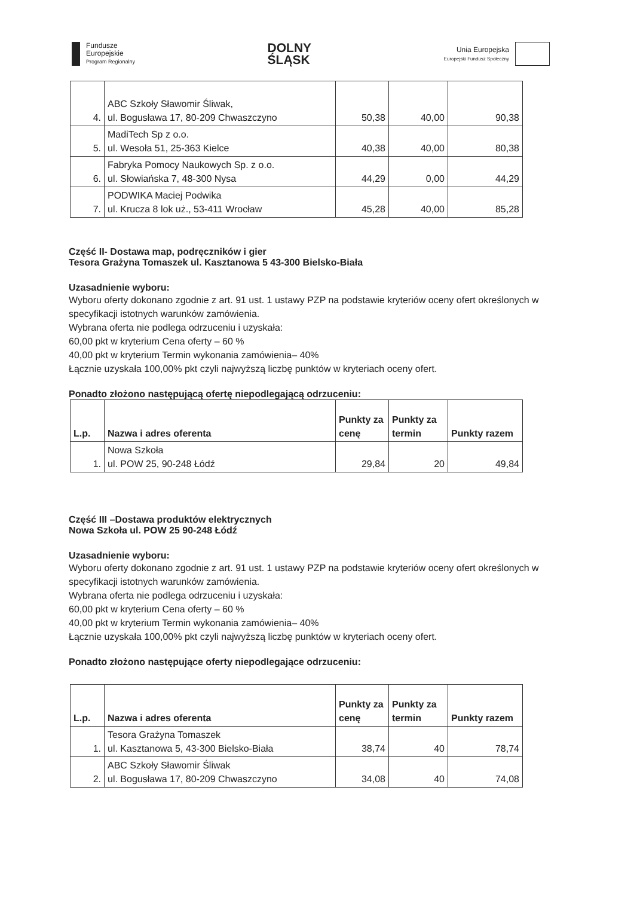Fundusze
Europejskie
Program Regionalny
DOLNY
ŚLĄSK
Unia Europejska
Europejski Fundusz Społeczny
| 4. | ABC Szkoły Sławomir Śliwak, ul. Bogusława 17, 80-209 Chwaszczyno | 50,38 | 40,00 | 90,38 |
| 5. | MadiTech Sp z o.o. ul. Wesoła 51, 25-363 Kielce | 40,38 | 40,00 | 80,38 |
| 6. | Fabryka Pomocy Naukowych Sp. z o.o. ul. Słowiańska 7, 48-300 Nysa | 44,29 | 0,00 | 44,29 |
| 7. | PODWIKA Maciej Podwika ul. Krucza 8 lok uż., 53-411 Wrocław | 45,28 | 40,00 | 85,28 |
Część II- Dostawa map, podręczników i gier
Tesora Grażyna Tomaszek ul. Kasztanowa 5 43-300 Bielsko-Biała
Uzasadnienie wyboru:
Wyboru oferty dokonano zgodnie z art. 91 ust. 1 ustawy PZP na podstawie kryteriów oceny ofert określonych w specyfikacji istotnych warunków zamówienia.
Wybrana oferta nie podlega odrzuceniu i uzyskała:
60,00 pkt w kryterium Cena oferty – 60 %
40,00 pkt w kryterium Termin wykonania zamówienia– 40%
Łącznie uzyskała 100,00% pkt czyli najwyższą liczbę punktów w kryteriach oceny ofert.
Ponadto złożono następującą ofertę niepodlegającą odrzuceniu:
| L.p. | Nazwa i adres oferenta | Punkty za cenę | Punkty za termin | Punkty razem |
| --- | --- | --- | --- | --- |
| 1. | Nowa Szkoła ul. POW 25, 90-248 Łódź | 29,84 | 20 | 49,84 |
Część III –Dostawa produktów elektrycznych
Nowa Szkoła ul. POW 25 90-248 Łódź
Uzasadnienie wyboru:
Wyboru oferty dokonano zgodnie z art. 91 ust. 1 ustawy PZP na podstawie kryteriów oceny ofert określonych w specyfikacji istotnych warunków zamówienia.
Wybrana oferta nie podlega odrzuceniu i uzyskała:
60,00 pkt w kryterium Cena oferty – 60 %
40,00 pkt w kryterium Termin wykonania zamówienia– 40%
Łącznie uzyskała 100,00% pkt czyli najwyższą liczbę punktów w kryteriach oceny ofert.
Ponadto złożono następujące oferty niepodlegające odrzuceniu:
| L.p. | Nazwa i adres oferenta | Punkty za cenę | Punkty za termin | Punkty razem |
| --- | --- | --- | --- | --- |
| 1. | Tesora Grażyna Tomaszek ul. Kasztanowa 5, 43-300 Bielsko-Biała | 38,74 | 40 | 78,74 |
| 2. | ABC Szkoły Sławomir Śliwak ul. Bogusława 17, 80-209 Chwaszczyno | 34,08 | 40 | 74,08 |